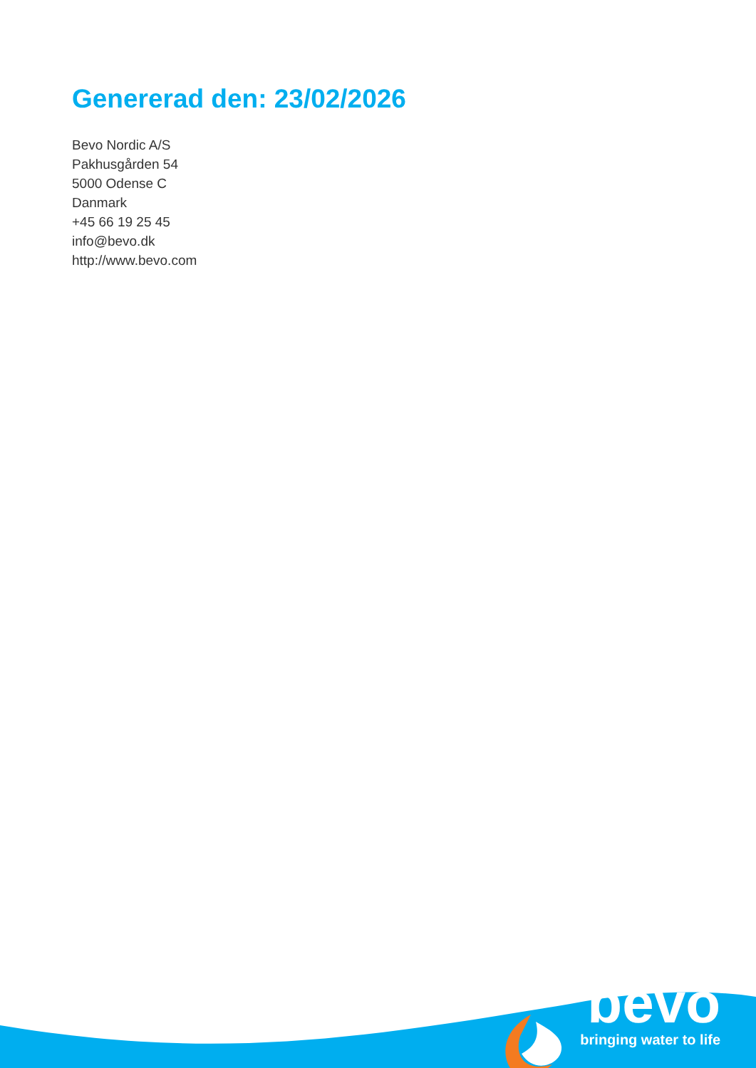Genererad den: 23/02/2026
Bevo Nordic A/S
Pakhusgården 54
5000 Odense C
Danmark
+45 66 19 25 45
info@bevo.dk
http://www.bevo.com
bevo
bringing water to life